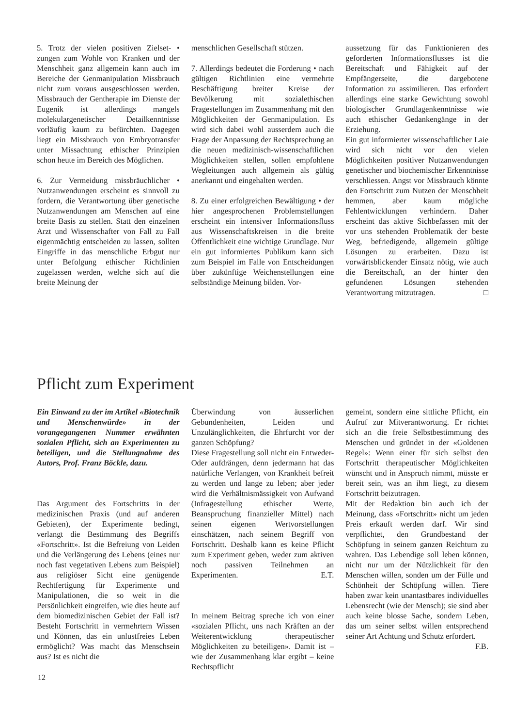5. Trotz der vielen positiven Zielset- • zungen zum Wohle von Kranken und der Menschheit ganz allgemein kann auch im Bereiche der Genmanipulation Missbrauch nicht zum voraus ausgeschlossen werden. Missbrauch der Gentherapie im Dienste der Eugenik ist allerdings mangels molekulargenetischer Detailkenntnisse vorläufig kaum zu befürchten. Dagegen liegt ein Missbrauch von Embryotransfer unter Missachtung ethischer Prinzipien schon heute im Bereich des Möglichen.
6. Zur Vermeidung missbräuchlicher • Nutzanwendungen erscheint es sinnvoll zu fordern, die Verantwortung über genetische Nutzanwendungen am Menschen auf eine breite Basis zu stellen. Statt den einzelnen Arzt und Wissenschafter von Fall zu Fall eigenmächtig entscheiden zu lassen, sollten Eingriffe in das menschliche Erbgut nur unter Befolgung ethischer Richtlinien zugelassen werden, welche sich auf die breite Meinung der
menschlichen Gesellschaft stützen.
7. Allerdings bedeutet die Forderung • nach gültigen Richtlinien eine vermehrte Beschäftigung breiter Kreise der Bevölkerung mit sozialethischen Fragestellungen im Zusammenhang mit den Möglichkeiten der Genmanipulation. Es wird sich dabei wohl ausserdem auch die Frage der Anpassung der Rechtsprechung an die neuen medizinisch-wissenschaftlichen Möglichkeiten stellen, sollen empfohlene Wegleitungen auch allgemein als gültig anerkannt und eingehalten werden.
8. Zu einer erfolgreichen Bewältigung • der hier angesprochenen Problemstellungen erscheint ein intensiver Informationsfluss aus Wissenschaftskreisen in die breite Öffentlichkeit eine wichtige Grundlage. Nur ein gut informiertes Publikum kann sich zum Beispiel im Falle von Entscheidungen über zukünftige Weichenstellungen eine selbständige Meinung bilden. Vor-
aussetzung für das Funktionieren des geforderten Informationsflusses ist die Bereitschaft und Fähigkeit auf der Empfängerseite, die dargebotene Information zu assimilieren. Das erfordert allerdings eine starke Gewichtung sowohl biologischer Grundlagenkenntnisse wie auch ethischer Gedankengänge in der Erziehung.
Ein gut informierter wissenschaftlicher Laie wird sich nicht vor den vielen Möglichkeiten positiver Nutzanwendungen genetischer und biochemischer Erkenntnisse verschliessen. Angst vor Missbrauch könnte den Fortschritt zum Nutzen der Menschheit hemmen, aber kaum mögliche Fehlentwicklungen verhindern. Daher erscheint das aktive Sichbefassen mit der vor uns stehenden Problematik der beste Weg, befriedigende, allgemein gültige Lösungen zu erarbeiten. Dazu ist vorwärtsblickender Einsatz nötig, wie auch die Bereitschaft, an der hinter den gefundenen Lösungen stehenden Verantwortung mitzutragen. □
Pflicht zum Experiment
Ein Einwand zu der im Artikel «Biotechnik und Menschenwürde» in der vorangegangenen Nummer erwähnten sozialen Pflicht, sich an Experimenten zu beteiligen, und die Stellungnahme des Autors, Prof. Franz Böckle, dazu.
Das Argument des Fortschritts in der medizinischen Praxis (und auf anderen Gebieten), der Experimente bedingt, verlangt die Bestimmung des Begriffs «Fortschritt». Ist die Befreiung von Leiden und die Verlängerung des Lebens (eines nur noch fast vegetativen Lebens zum Beispiel) aus religiöser Sicht eine genügende Rechtfertigung für Experimente und Manipulationen, die so weit in die Persönlichkeit eingreifen, wie dies heute auf dem biomedizinischen Gebiet der Fall ist? Besteht Fortschritt in vermehrtem Wissen und Können, das ein unlustfreies Leben ermöglicht? Was macht das Menschsein aus? Ist es nicht die
Überwindung von äusserlichen Gebundenheiten, Leiden und Unzulänglichkeiten, die Ehrfurcht vor der ganzen Schöpfung?
Diese Fragestellung soll nicht ein Entweder-Oder aufdrängen, denn jedermann hat das natürliche Verlangen, von Krankheit befreit zu werden und lange zu leben; aber jeder wird die Verhältnismässigkeit von Aufwand (Infragestellung ethischer Werte, Beanspruchung finanzieller Mittel) nach seinen eigenen Wertvorstellungen einschätzen, nach seinem Begriff von Fortschritt. Deshalb kann es keine Pflicht zum Experiment geben, weder zum aktiven noch passiven Teilnehmen an Experimenten. E.T.
In meinem Beitrag spreche ich von einer «sozialen Pflicht, uns nach Kräften an der Weiterentwicklung therapeutischer Möglichkeiten zu beteiligen». Damit ist – wie der Zusammenhang klar ergibt – keine Rechtspflicht
gemeint, sondern eine sittliche Pflicht, ein Aufruf zur Mitverantwortung. Er richtet sich an die freie Selbstbestimmung des Menschen und gründet in der «Goldenen Regel»: Wenn einer für sich selbst den Fortschritt therapeutischer Möglichkeiten wünscht und in Anspruch nimmt, müsste er bereit sein, was an ihm liegt, zu diesem Fortschritt beizutragen.
Mit der Redaktion bin auch ich der Meinung, dass «Fortschritt» nicht um jeden Preis erkauft werden darf. Wir sind verpflichtet, den Grundbestand der Schöpfung in seinem ganzen Reichtum zu wahren. Das Lebendige soll leben können, nicht nur um der Nützlichkeit für den Menschen willen, sonden um der Fülle und Schönheit der Schöpfung willen. Tiere haben zwar kein unantastbares individuelles Lebensrecht (wie der Mensch); sie sind aber auch keine blosse Sache, sondern Leben, das um seiner selbst willen entsprechend seiner Art Achtung und Schutz erfordert. F.B.
12